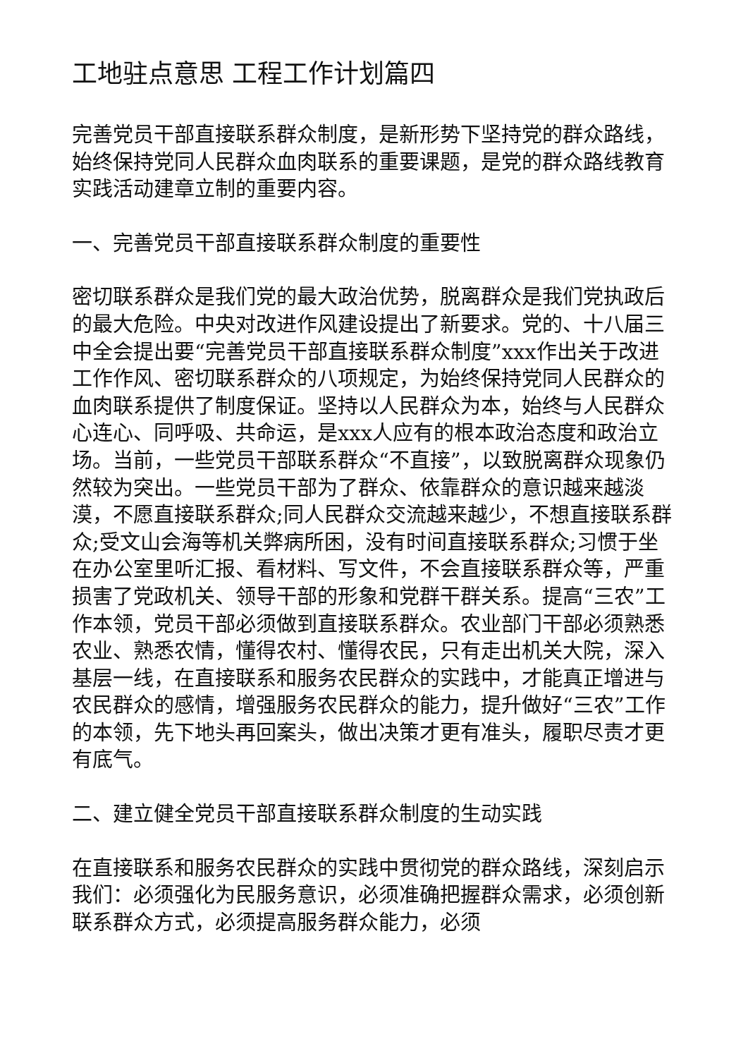工地驻点意思 工程工作计划篇四
完善党员干部直接联系群众制度，是新形势下坚持党的群众路线，始终保持党同人民群众血肉联系的重要课题，是党的群众路线教育实践活动建章立制的重要内容。
一、完善党员干部直接联系群众制度的重要性
密切联系群众是我们党的最大政治优势，脱离群众是我们党执政后的最大危险。中央对改进作风建设提出了新要求。党的、十八届三中全会提出要“完善党员干部直接联系群众制度”xxx作出关于改进工作作风、密切联系群众的八项规定，为始终保持党同人民群众的血肉联系提供了制度保证。坚持以人民群众为本，始终与人民群众心连心、同呼吸、共命运，是xxx人应有的根本政治态度和政治立场。当前，一些党员干部联系群众“不直接”，以致脱离群众现象仍然较为突出。一些党员干部为了群众、依靠群众的意识越来越淡漠，不愿直接联系群众;同人民群众交流越来越少，不想直接联系群众;受文山会海等机关弊病所困，没有时间直接联系群众;习惯于坐在办公室里听汇报、看材料、写文件，不会直接联系群众等，严重损害了党政机关、领导干部的形象和党群干群关系。提高“三农”工作本领，党员干部必须做到直接联系群众。农业部门干部必须熟悉农业、熟悉农情，懂得农村、懂得农民，只有走出机关大院，深入基层一线，在直接联系和服务农民群众的实践中，才能真正增进与农民群众的感情，增强服务农民群众的能力，提升做好“三农”工作的本领，先下地头再回案头，做出决策才更有准头，履职尽责才更有底气。
二、建立健全党员干部直接联系群众制度的生动实践
在直接联系和服务农民群众的实践中贯彻党的群众路线，深刻启示我们：必须强化为民服务意识，必须准确把握群众需求，必须创新联系群众方式，必须提高服务群众能力，必须